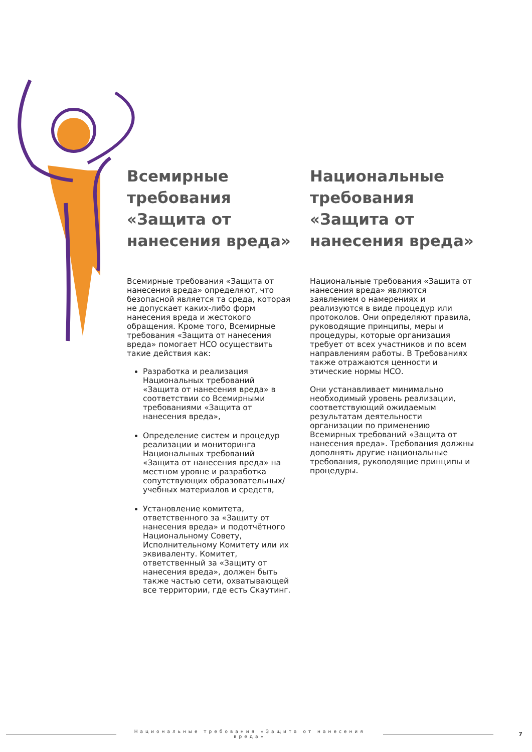Всемирные требования «Защита от нанесения вреда»
Всемирные требования «Защита от нанесения вреда» определяют, что безопасной является та среда, которая не допускает каких-либо форм нанесения вреда и жестокого обращения. Кроме того, Всемирные требования «Защита от нанесения вреда» помогает НСО осуществить такие действия как:
Разработка и реализация Национальных требований «Защита от нанесения вреда» в соответствии со Всемирными требованиями «Защита от нанесения вреда»,
Определение систем и процедур реализации и мониторинга Национальных требований «Защита от нанесения вреда» на местном уровне и разработка сопутствующих образовательных/ учебных материалов и средств,
Установление комитета, ответственного за «Защиту от нанесения вреда» и подотчётного Национальному Совету, Исполнительному Комитету или их эквиваленту. Комитет, ответственный за «Защиту от нанесения вреда», должен быть также частью сети, охватывающей все территории, где есть Скаутинг.
Национальные требования «Защита от нанесения вреда»
Национальные требования «Защита от нанесения вреда» являются заявлением о намерениях и реализуются в виде процедур или протоколов. Они определяют правила, руководящие принципы, меры и процедуры, которые организация требует от всех участников и по всем направлениям работы. В Требованиях также отражаются ценности и этические нормы НСО.
Они устанавливает минимально необходимый уровень реализации, соответствующий ожидаемым результатам деятельности организации по применению Всемирных требований «Защита от нанесения вреда». Требования должны дополнять другие национальные требования, руководящие принципы и процедуры.
Национальные требования «Защита от нанесения вреда»
7